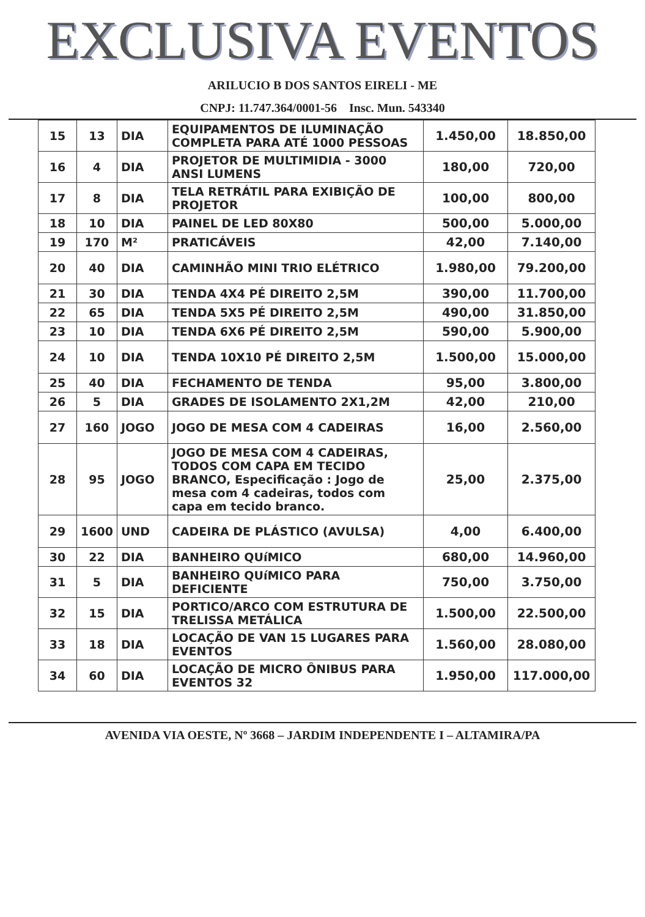EXCLUSIVA EVENTOS
ARILUCIO B DOS SANTOS EIRELI - ME
CNPJ: 11.747.364/0001-56 Insc. Mun. 543340
| 15 | 13 | DIA | EQUIPAMENTOS DE ILUMINAÇÃO COMPLETA PARA ATÉ 1000 PESSOAS | 1.450,00 | 18.850,00 |
| 16 | 4 | DIA | PROJETOR DE MULTIMIDIA - 3000 ANSI LUMENS | 180,00 | 720,00 |
| 17 | 8 | DIA | TELA RETRÁTIL PARA EXIBIÇÃO DE PROJETOR | 100,00 | 800,00 |
| 18 | 10 | DIA | PAINEL DE LED 80X80 | 500,00 | 5.000,00 |
| 19 | 170 | M² | PRATICÁVEIS | 42,00 | 7.140,00 |
| 20 | 40 | DIA | CAMINHÃO MINI TRIO ELÉTRICO | 1.980,00 | 79.200,00 |
| 21 | 30 | DIA | TENDA 4X4 PÉ DIREITO 2,5M | 390,00 | 11.700,00 |
| 22 | 65 | DIA | TENDA 5X5 PÉ DIREITO 2,5M | 490,00 | 31.850,00 |
| 23 | 10 | DIA | TENDA 6X6 PÉ DIREITO 2,5M | 590,00 | 5.900,00 |
| 24 | 10 | DIA | TENDA 10X10 PÉ DIREITO 2,5M | 1.500,00 | 15.000,00 |
| 25 | 40 | DIA | FECHAMENTO DE TENDA | 95,00 | 3.800,00 |
| 26 | 5 | DIA | GRADES DE ISOLAMENTO 2X1,2M | 42,00 | 210,00 |
| 27 | 160 | JOGO | JOGO DE MESA COM 4 CADEIRAS | 16,00 | 2.560,00 |
| 28 | 95 | JOGO | JOGO DE MESA COM 4 CADEIRAS, TODOS COM CAPA EM TECIDO BRANCO, Especificação : Jogo de mesa com 4 cadeiras, todos com capa em tecido branco. | 25,00 | 2.375,00 |
| 29 | 1600 | UND | CADEIRA DE PLÁSTICO (AVULSA) | 4,00 | 6.400,00 |
| 30 | 22 | DIA | BANHEIRO QUíMICO | 680,00 | 14.960,00 |
| 31 | 5 | DIA | BANHEIRO QUíMICO PARA DEFICIENTE | 750,00 | 3.750,00 |
| 32 | 15 | DIA | PORTICO/ARCO COM ESTRUTURA DE TRELISSA METÁLICA | 1.500,00 | 22.500,00 |
| 33 | 18 | DIA | LOCAÇÃO DE VAN 15 LUGARES PARA EVENTOS | 1.560,00 | 28.080,00 |
| 34 | 60 | DIA | LOCAÇÃO DE MICRO ÔNIBUS PARA EVENTOS 32 | 1.950,00 | 117.000,00 |
AVENIDA VIA OESTE, Nº 3668 – JARDIM INDEPENDENTE I – ALTAMIRA/PA